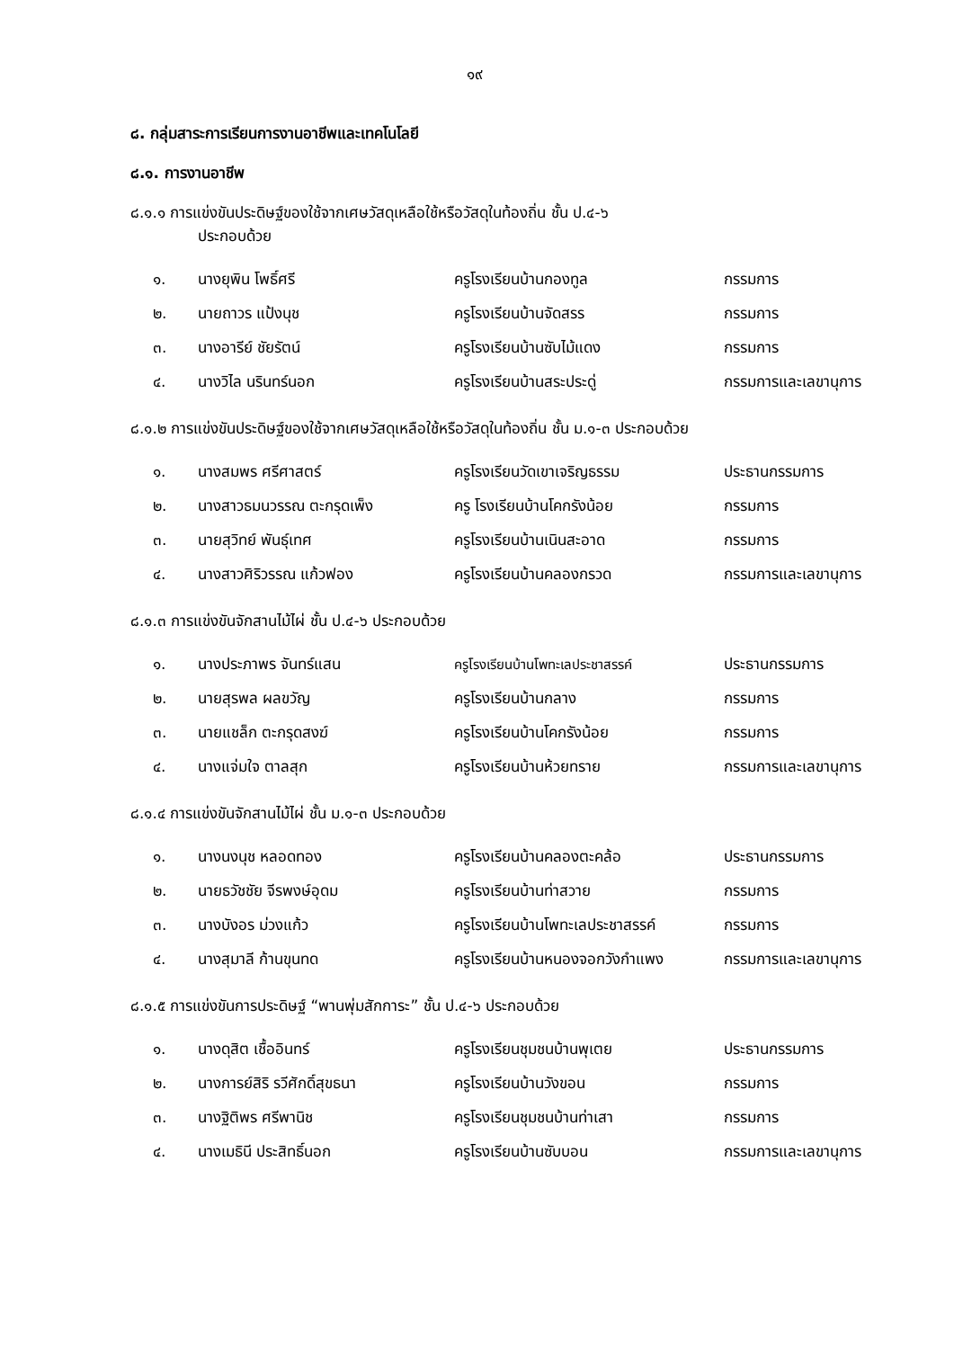๑๙
๘. กลุ่มสาระการเรียนการงานอาชีพและเทคโนโลยี
๘.๑. การงานอาชีพ
๘.๑.๑ การแข่งขันประดิษฐ์ของใช้จากเศษวัสดุเหลือใช้หรือวัสดุในท้องถิ่น ชั้น ป.๔-๖
ประกอบด้วย
| ๑. | นางยุพิน โพธิ์ศรี | ครูโรงเรียนบ้านกองทูล | กรรมการ |
| ๒. | นายถาวร แป้งนุช | ครูโรงเรียนบ้านจัดสรร | กรรมการ |
| ๓. | นางอารีย์ ชัยรัตน์ | ครูโรงเรียนบ้านซับไม้แดง | กรรมการ |
| ๔. | นางวิไล นรินทร์นอก | ครูโรงเรียนบ้านสระประดู่ | กรรมการและเลขานุการ |
๘.๑.๒ การแข่งขันประดิษฐ์ของใช้จากเศษวัสดุเหลือใช้หรือวัสดุในท้องถิ่น ชั้น ม.๑-๓ ประกอบด้วย
| ๑. | นางสมพร ศรีศาสตร์ | ครูโรงเรียนวัดเขาเจริญธรรม | ประธานกรรมการ |
| ๒. | นางสาวธมนวรรณ ตะกรุดเพ็ง | ครู โรงเรียนบ้านโคกรังน้อย | กรรมการ |
| ๓. | นายสุวิทย์ พันธุ์เทศ | ครูโรงเรียนบ้านเนินสะอาด | กรรมการ |
| ๔. | นางสาวศิริวรรณ แก้วฟอง | ครูโรงเรียนบ้านคลองกรวด | กรรมการและเลขานุการ |
๘.๑.๓ การแข่งขันจักสานไม้ไผ่ ชั้น ป.๔-๖ ประกอบด้วย
| ๑. | นางประภาพร จันทร์แสน | ครูโรงเรียนบ้านโพทะเลประชาสรรค์ | ประธานกรรมการ |
| ๒. | นายสุรพล ผลขวัญ | ครูโรงเรียนบ้านกลาง | กรรมการ |
| ๓. | นายแชล็ก ตะกรุดสงฆ์ | ครูโรงเรียนบ้านโคกรังน้อย | กรรมการ |
| ๔. | นางแจ่มใจ ตาลสุก | ครูโรงเรียนบ้านห้วยทราย | กรรมการและเลขานุการ |
๘.๑.๔ การแข่งขันจักสานไม้ไผ่ ชั้น ม.๑-๓ ประกอบด้วย
| ๑. | นางนงนุช หลอดทอง | ครูโรงเรียนบ้านคลองตะคล้อ | ประธานกรรมการ |
| ๒. | นายธวัชชัย จีรพงษ์อุดม | ครูโรงเรียนบ้านท่าสวาย | กรรมการ |
| ๓. | นางบังอร ม่วงแก้ว | ครูโรงเรียนบ้านโพทะเลประชาสรรค์ | กรรมการ |
| ๔. | นางสุมาลี ก้านขุนทด | ครูโรงเรียนบ้านหนองจอกวังกำแพง | กรรมการและเลขานุการ |
๘.๑.๕ การแข่งขันการประดิษฐ์ “พานพุ่มสักการะ” ชั้น ป.๔-๖ ประกอบด้วย
| ๑. | นางดุสิต เชื้ออินทร์ | ครูโรงเรียนชุมชนบ้านพุเตย | ประธานกรรมการ |
| ๒. | นางการย์สิริ รวีศักดิ์สุขธนา | ครูโรงเรียนบ้านวังขอน | กรรมการ |
| ๓. | นางฐิติพร ศรีพานิช | ครูโรงเรียนชุมชนบ้านท่าเสา | กรรมการ |
| ๔. | นางเมธินี ประสิทธิ์นอก | ครูโรงเรียนบ้านซับบอน | กรรมการและเลขานุการ |